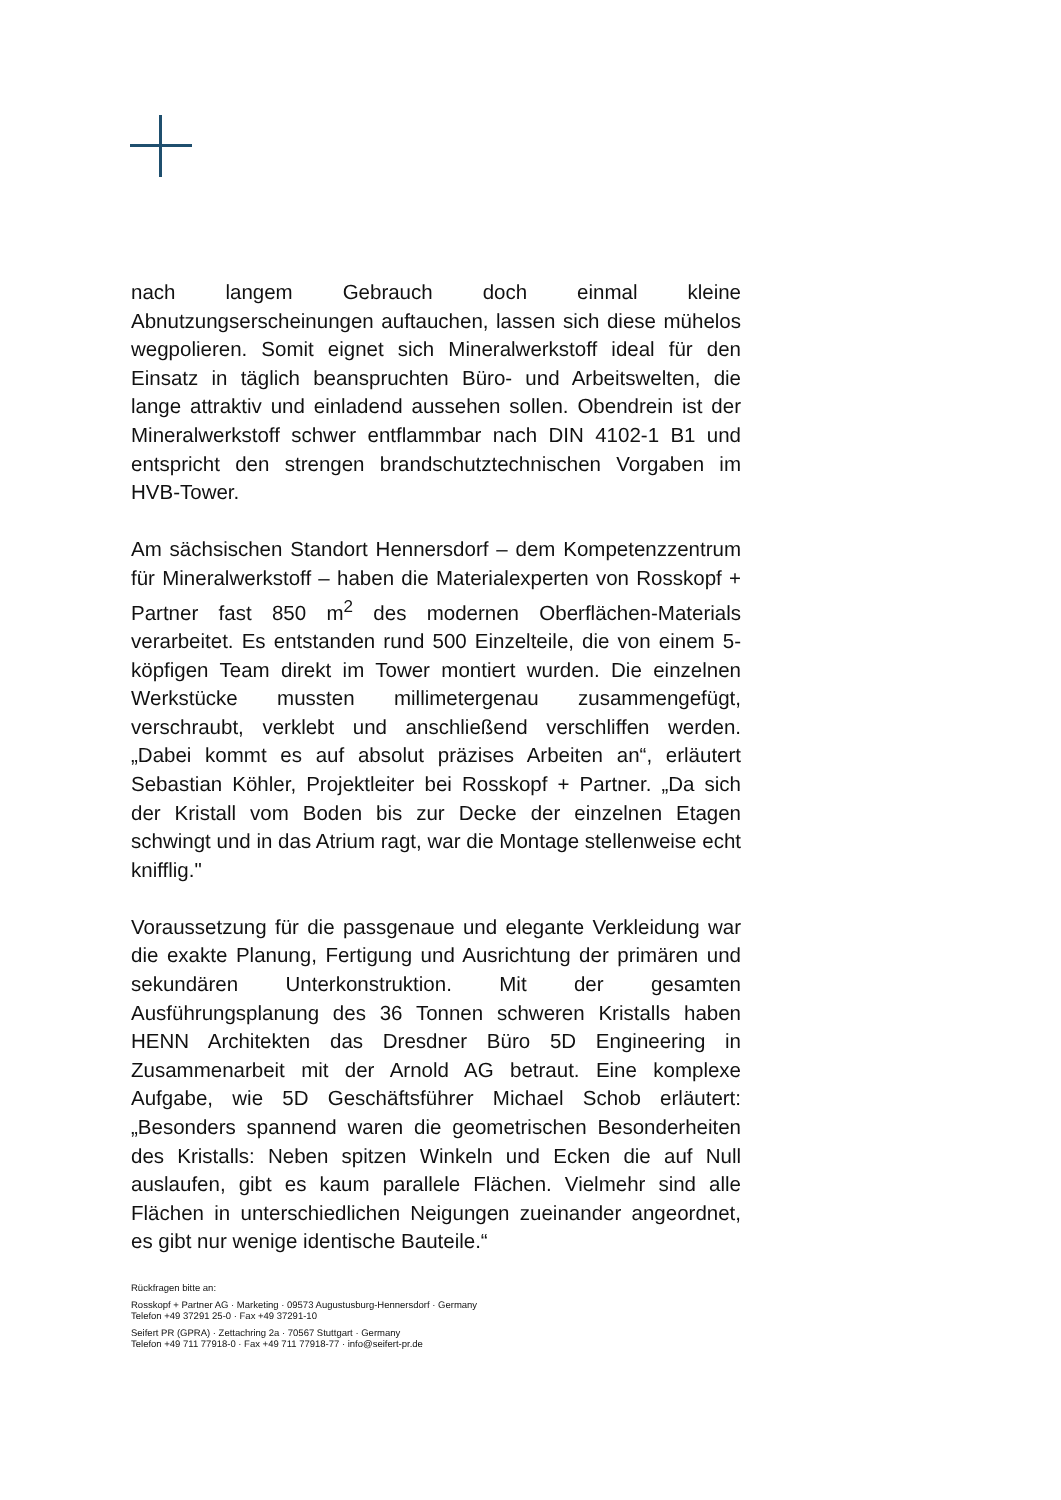nach langem Gebrauch doch einmal kleine Abnutzungserscheinungen auftauchen, lassen sich diese mühelos wegpolieren. Somit eignet sich Mineralwerkstoff ideal für den Einsatz in täglich beanspruchten Büro- und Arbeitswelten, die lange attraktiv und einladend aussehen sollen. Obendrein ist der Mineralwerkstoff schwer entflammbar nach DIN 4102-1 B1 und entspricht den strengen brandschutztechnischen Vorgaben im HVB-Tower.
Am sächsischen Standort Hennersdorf – dem Kompetenzzentrum für Mineralwerkstoff – haben die Materialexperten von Rosskopf + Partner fast 850 m<sup>2</sup> des modernen Oberflächen-Materials verarbeitet. Es entstanden rund 500 Einzelteile, die von einem 5-köpfigen Team direkt im Tower montiert wurden. Die einzelnen Werkstücke mussten millimetergenau zusammengefügt, verschraubt, verklebt und anschließend verschliffen werden. „Dabei kommt es auf absolut präzises Arbeiten an“, erläutert Sebastian Köhler, Projektleiter bei Rosskopf + Partner. „Da sich der Kristall vom Boden bis zur Decke der einzelnen Etagen schwingt und in das Atrium ragt, war die Montage stellenweise echt knifflig."
Voraussetzung für die passgenaue und elegante Verkleidung war die exakte Planung, Fertigung und Ausrichtung der primären und sekundären Unterkonstruktion. Mit der gesamten Ausführungsplanung des 36 Tonnen schweren Kristalls haben HENN Architekten das Dresdner Büro 5D Engineering in Zusammenarbeit mit der Arnold AG betraut. Eine komplexe Aufgabe, wie 5D Geschäftsführer Michael Schob erläutert: „Besonders spannend waren die geometrischen Besonderheiten des Kristalls: Neben spitzen Winkeln und Ecken die auf Null auslaufen, gibt es kaum parallele Flächen. Vielmehr sind alle Flächen in unterschiedlichen Neigungen zueinander angeordnet, es gibt nur wenige identische Bauteile.“
Rückfragen bitte an:
Rosskopf + Partner AG · Marketing · 09573 Augustusburg-Hennersdorf · Germany
Telefon +49 37291 25-0 · Fax +49 37291-10
Seifert PR (GPRA) · Zettachring 2a · 70567 Stuttgart · Germany
Telefon +49 711 77918-0 · Fax +49 711 77918-77 · info@seifert-pr.de